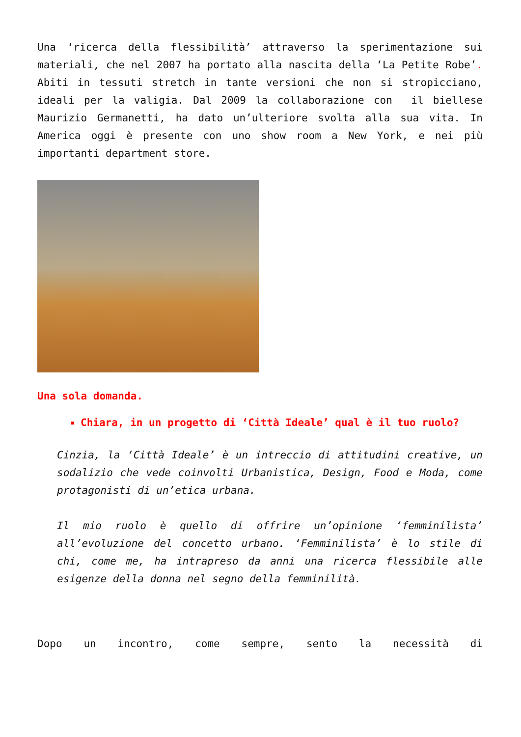Una ‘ricerca della flessibilità’ attraverso la sperimentazione sui materiali, che nel 2007 ha portato alla nascita della ‘La Petite Robe’. Abiti in tessuti stretch in tante versioni che non si stropicciano, ideali per la valigia. Dal 2009 la collaborazione con il biellese Maurizio Germanetti, ha dato un’ulteriore svolta alla sua vita. In America oggi è presente con uno show room a New York, e nei più importanti department store.
Una sola domanda.
Chiara, in un progetto di ‘Città Ideale’ qual è il tuo ruolo?
Cinzia, la ‘Città Ideale’ è un intreccio di attitudini creative, un sodalizio che vede coinvolti Urbanistica, Design, Food e Moda, come protagonisti di un’etica urbana.
Il mio ruolo è quello di offrire un’opinione ‘femminilista’ all’evoluzione del concetto urbano. ‘Femminilista’ è lo stile di chi, come me, ha intrapreso da anni una ricerca flessibile alle esigenze della donna nel segno della femminilità.
Dopo un incontro, come sempre, sento la necessità di